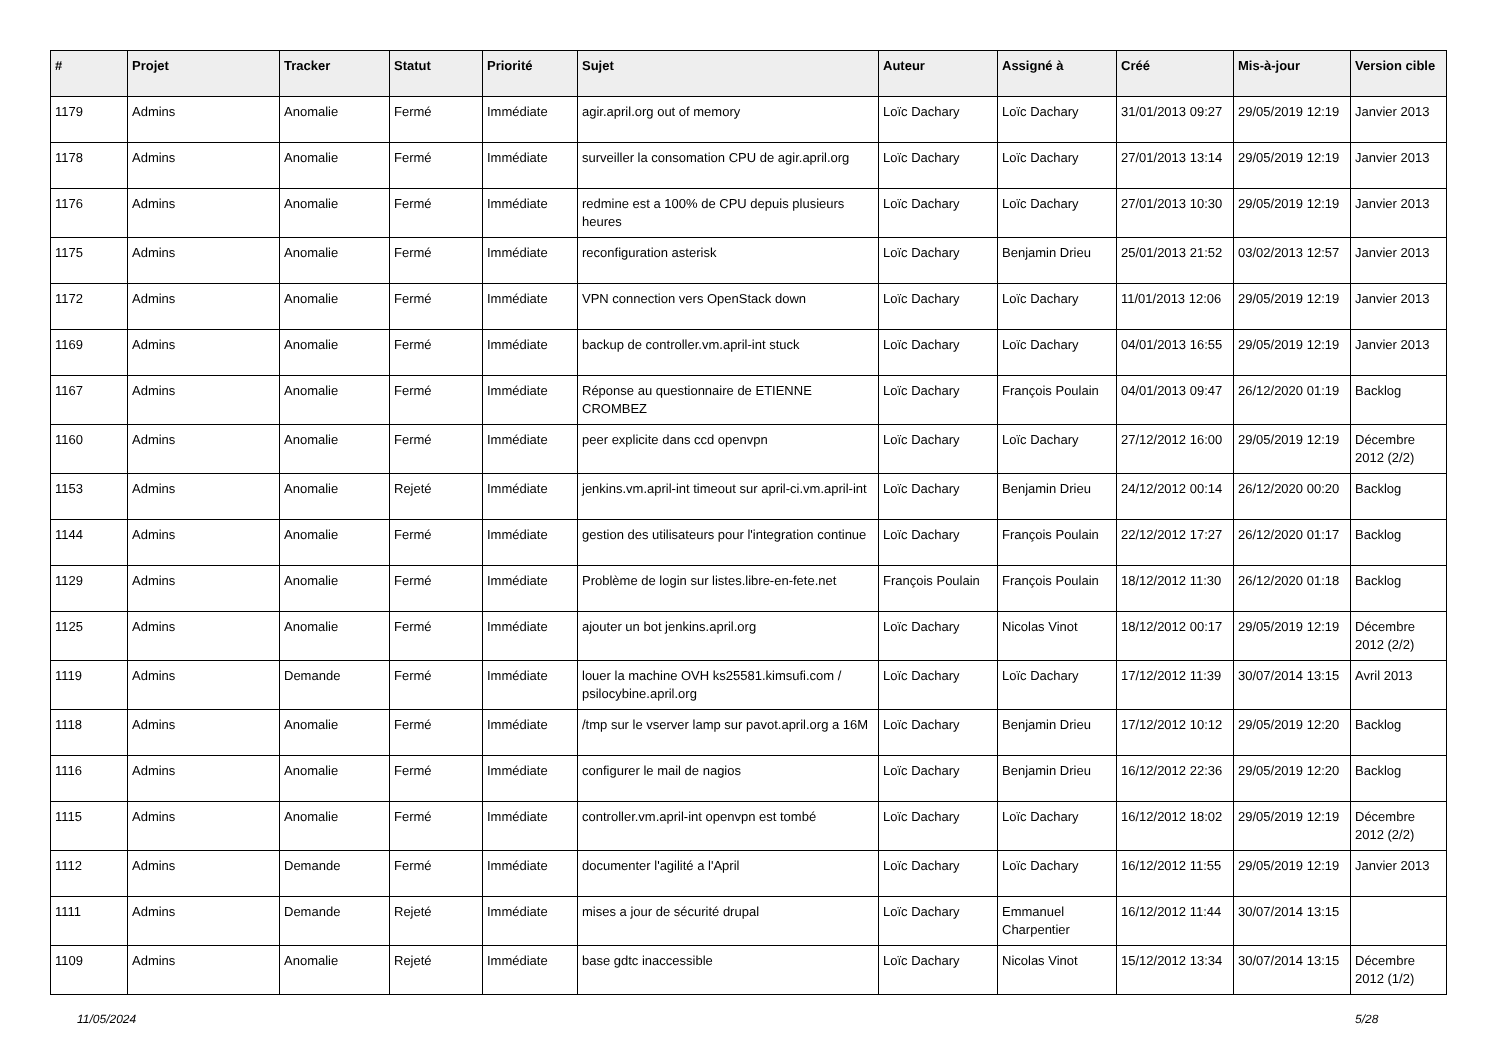| # | Projet | Tracker | Statut | Priorité | Sujet | Auteur | Assigné à | Créé | Mis-à-jour | Version cible |
| --- | --- | --- | --- | --- | --- | --- | --- | --- | --- | --- |
| 1179 | Admins | Anomalie | Fermé | Immédiate | agir.april.org out of memory | Loïc Dachary | Loïc Dachary | 31/01/2013 09:27 | 29/05/2019 12:19 | Janvier 2013 |
| 1178 | Admins | Anomalie | Fermé | Immédiate | surveiller la consomation CPU de agir.april.org | Loïc Dachary | Loïc Dachary | 27/01/2013 13:14 | 29/05/2019 12:19 | Janvier 2013 |
| 1176 | Admins | Anomalie | Fermé | Immédiate | redmine est a 100% de CPU depuis plusieurs heures | Loïc Dachary | Loïc Dachary | 27/01/2013 10:30 | 29/05/2019 12:19 | Janvier 2013 |
| 1175 | Admins | Anomalie | Fermé | Immédiate | reconfiguration asterisk | Loïc Dachary | Benjamin Drieu | 25/01/2013 21:52 | 03/02/2013 12:57 | Janvier 2013 |
| 1172 | Admins | Anomalie | Fermé | Immédiate | VPN connection vers OpenStack down | Loïc Dachary | Loïc Dachary | 11/01/2013 12:06 | 29/05/2019 12:19 | Janvier 2013 |
| 1169 | Admins | Anomalie | Fermé | Immédiate | backup de controller.vm.april-int stuck | Loïc Dachary | Loïc Dachary | 04/01/2013 16:55 | 29/05/2019 12:19 | Janvier 2013 |
| 1167 | Admins | Anomalie | Fermé | Immédiate | Réponse au questionnaire de ETIENNE CROMBEZ | Loïc Dachary | François Poulain | 04/01/2013 09:47 | 26/12/2020 01:19 | Backlog |
| 1160 | Admins | Anomalie | Fermé | Immédiate | peer explicite dans ccd openvpn | Loïc Dachary | Loïc Dachary | 27/12/2012 16:00 | 29/05/2019 12:19 | Décembre 2012 (2/2) |
| 1153 | Admins | Anomalie | Rejeté | Immédiate | jenkins.vm.april-int timeout sur april-ci.vm.april-int | Loïc Dachary | Benjamin Drieu | 24/12/2012 00:14 | 26/12/2020 00:20 | Backlog |
| 1144 | Admins | Anomalie | Fermé | Immédiate | gestion des utilisateurs pour l'integration continue | Loïc Dachary | François Poulain | 22/12/2012 17:27 | 26/12/2020 01:17 | Backlog |
| 1129 | Admins | Anomalie | Fermé | Immédiate | Problème de login sur listes.libre-en-fete.net | François Poulain | François Poulain | 18/12/2012 11:30 | 26/12/2020 01:18 | Backlog |
| 1125 | Admins | Anomalie | Fermé | Immédiate | ajouter un bot jenkins.april.org | Loïc Dachary | Nicolas Vinot | 18/12/2012 00:17 | 29/05/2019 12:19 | Décembre 2012 (2/2) |
| 1119 | Admins | Demande | Fermé | Immédiate | louer la machine OVH ks25581.kimsufi.com / psilocybine.april.org | Loïc Dachary | Loïc Dachary | 17/12/2012 11:39 | 30/07/2014 13:15 | Avril 2013 |
| 1118 | Admins | Anomalie | Fermé | Immédiate | /tmp sur le vserver lamp sur pavot.april.org a 16M | Loïc Dachary | Benjamin Drieu | 17/12/2012 10:12 | 29/05/2019 12:20 | Backlog |
| 1116 | Admins | Anomalie | Fermé | Immédiate | configurer le mail de nagios | Loïc Dachary | Benjamin Drieu | 16/12/2012 22:36 | 29/05/2019 12:20 | Backlog |
| 1115 | Admins | Anomalie | Fermé | Immédiate | controller.vm.april-int openvpn est tombé | Loïc Dachary | Loïc Dachary | 16/12/2012 18:02 | 29/05/2019 12:19 | Décembre 2012 (2/2) |
| 1112 | Admins | Demande | Fermé | Immédiate | documenter l'agilité a l'April | Loïc Dachary | Loïc Dachary | 16/12/2012 11:55 | 29/05/2019 12:19 | Janvier 2013 |
| 1111 | Admins | Demande | Rejeté | Immédiate | mises a jour de sécurité drupal | Loïc Dachary | Emmanuel Charpentier | 16/12/2012 11:44 | 30/07/2014 13:15 | |
| 1109 | Admins | Anomalie | Rejeté | Immédiate | base gdtc inaccessible | Loïc Dachary | Nicolas Vinot | 15/12/2012 13:34 | 30/07/2014 13:15 | Décembre 2012 (1/2) |
11/05/2024 5/28